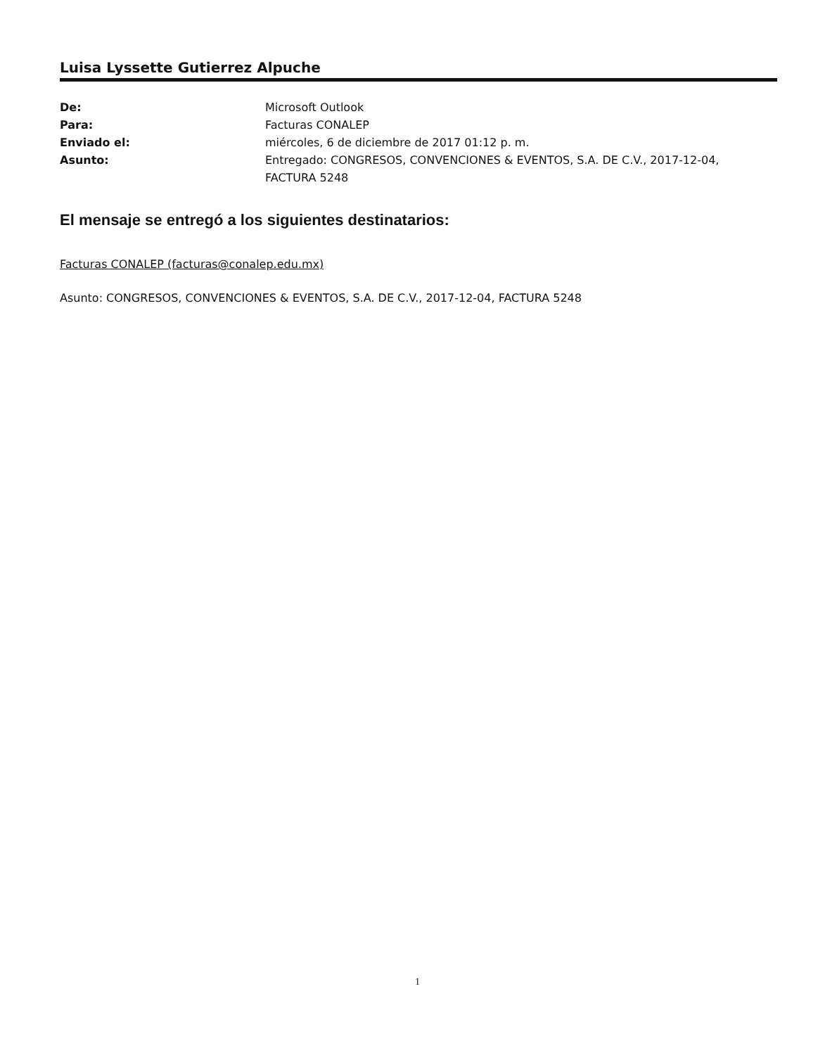Luisa Lyssette Gutierrez Alpuche
| De: | Microsoft Outlook |
| Para: | Facturas CONALEP |
| Enviado el: | miércoles, 6 de diciembre de 2017 01:12 p. m. |
| Asunto: | Entregado: CONGRESOS, CONVENCIONES & EVENTOS, S.A. DE C.V., 2017-12-04, FACTURA 5248 |
El mensaje se entregó a los siguientes destinatarios:
Facturas CONALEP (facturas@conalep.edu.mx)
Asunto: CONGRESOS, CONVENCIONES & EVENTOS, S.A. DE C.V., 2017-12-04, FACTURA 5248
1